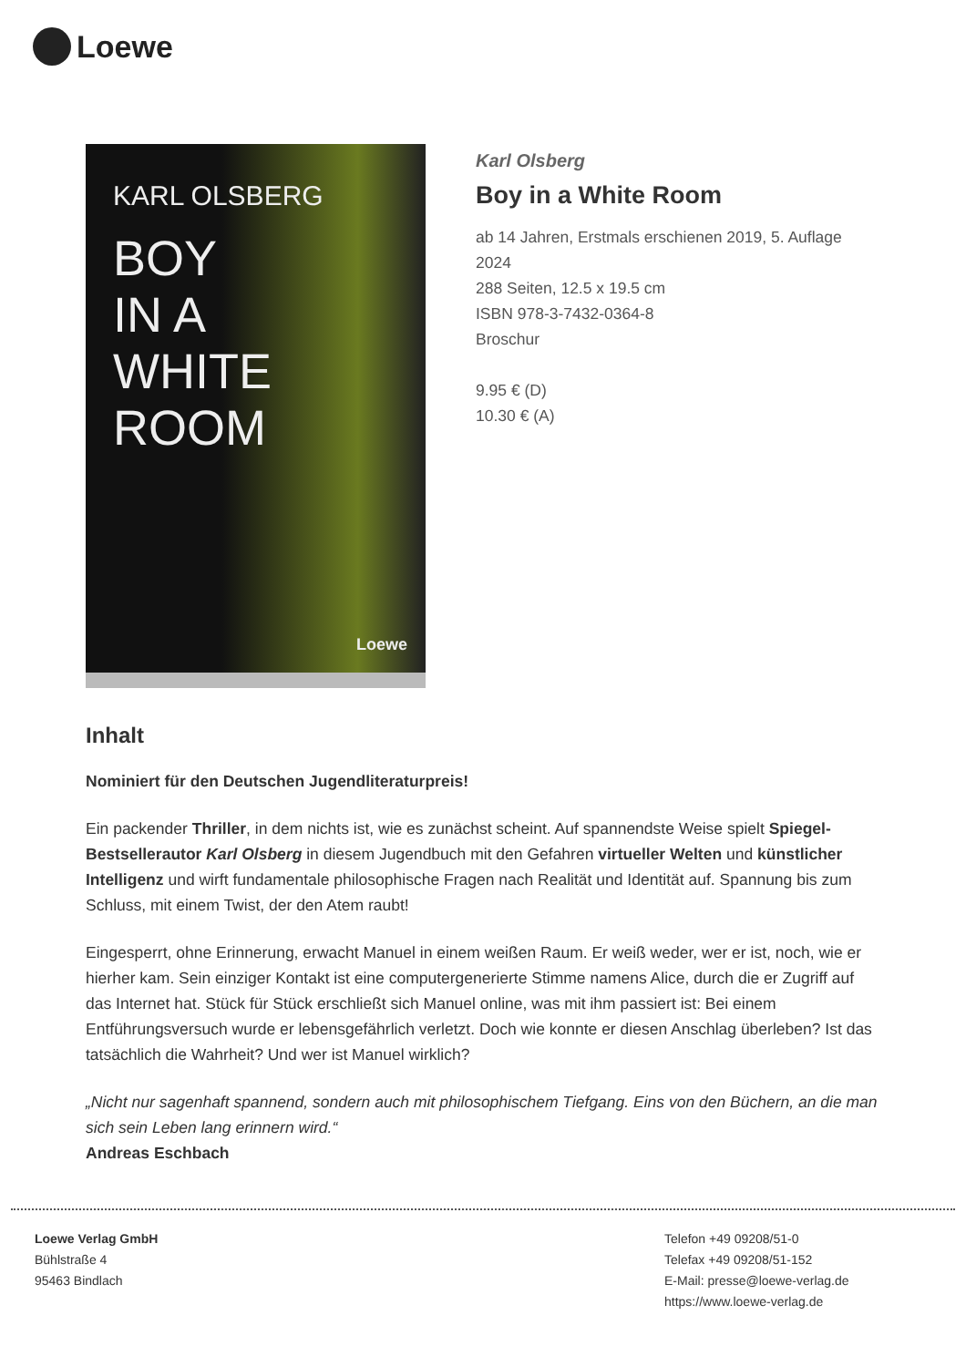Loewe
KARL OLSBERG
BOY
IN A
WHITE
ROOM
Loewe
Karl Olsberg
Boy in a White Room
ab 14 Jahren, Erstmals erschienen 2019, 5. Auflage
2024
288 Seiten, 12.5 x 19.5 cm
ISBN 978-3-7432-0364-8
Broschur
9.95 € (D)
10.30 € (A)
Inhalt
Nominiert für den Deutschen Jugendliteraturpreis!
Ein packender Thriller, in dem nichts ist, wie es zunächst scheint. Auf spannendste Weise spielt Spiegel-Bestsellerautor Karl Olsberg in diesem Jugendbuch mit den Gefahren virtueller Welten und künstlicher Intelligenz und wirft fundamentale philosophische Fragen nach Realität und Identität auf. Spannung bis zum Schluss, mit einem Twist, der den Atem raubt!
Eingesperrt, ohne Erinnerung, erwacht Manuel in einem weißen Raum. Er weiß weder, wer er ist, noch, wie er hierher kam. Sein einziger Kontakt ist eine computergenerierte Stimme namens Alice, durch die er Zugriff auf das Internet hat. Stück für Stück erschließt sich Manuel online, was mit ihm passiert ist: Bei einem Entführungsversuch wurde er lebensgefährlich verletzt. Doch wie konnte er diesen Anschlag überleben? Ist das tatsächlich die Wahrheit? Und wer ist Manuel wirklich?
„Nicht nur sagenhaft spannend, sondern auch mit philosophischem Tiefgang. Eins von den Büchern, an die man sich sein Leben lang erinnern wird.“
Andreas Eschbach
Loewe Verlag GmbH
Bühlstraße 4
95463 Bindlach
Telefon +49 09208/51-0
Telefax +49 09208/51-152
E-Mail: presse@loewe-verlag.de
https://www.loewe-verlag.de